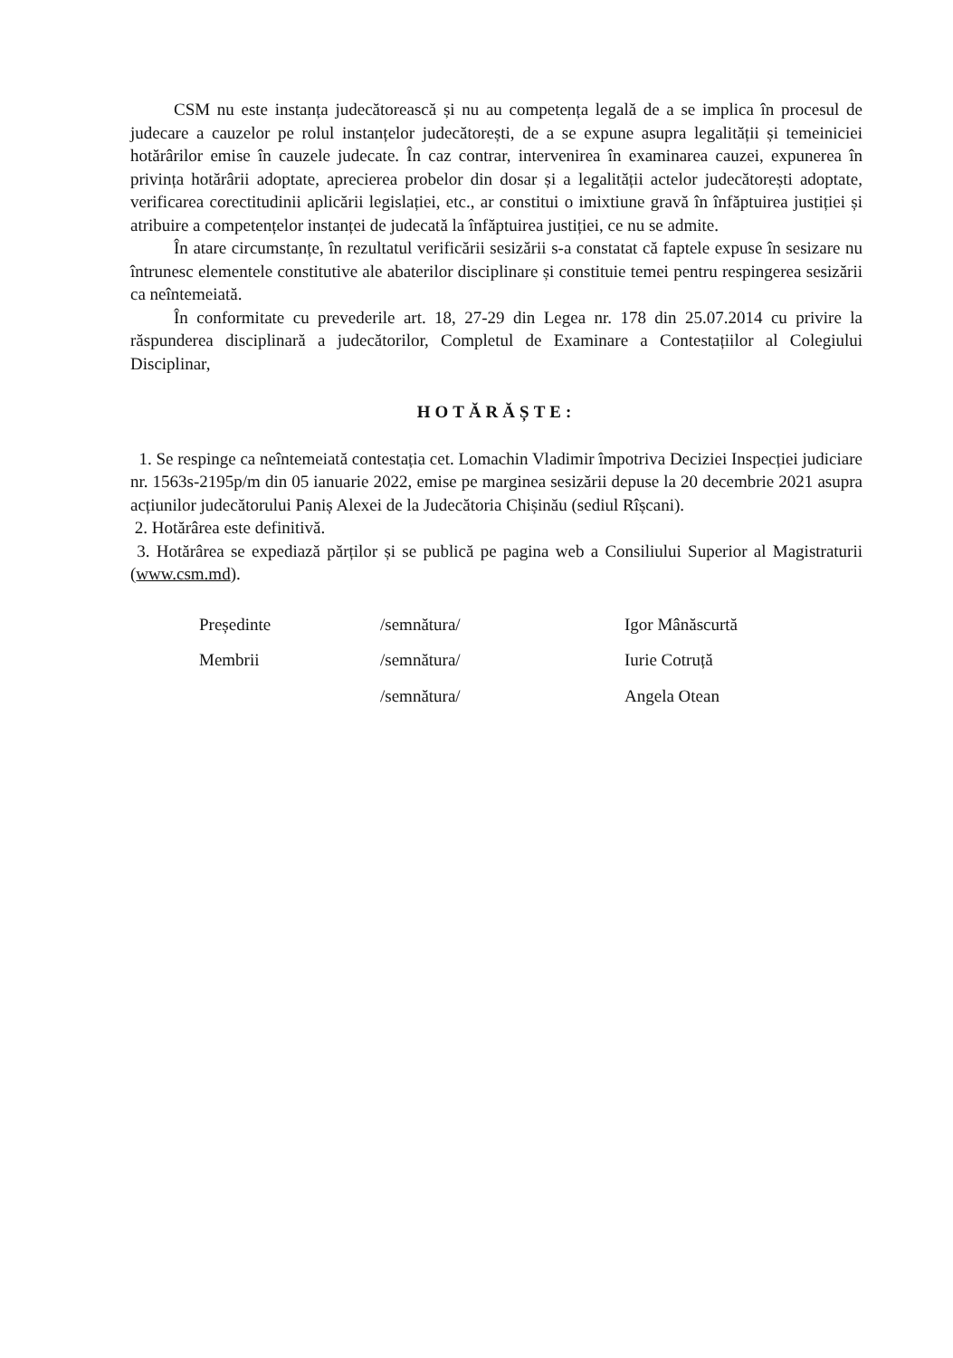CSM nu este instanța judecătorească și nu au competența legală de a se implica în procesul de judecare a cauzelor pe rolul instanțelor judecătorești, de a se expune asupra legalității și temeiniciei hotărârilor emise în cauzele judecate. În caz contrar, intervenirea în examinarea cauzei, expunerea în privința hotărârii adoptate, aprecierea probelor din dosar și a legalității actelor judecătorești adoptate, verificarea corectitudinii aplicării legislației, etc., ar constitui o imixtiune gravă în înfăptuirea justiției și atribuire a competențelor instanței de judecată la înfăptuirea justiției, ce nu se admite.
În atare circumstanțe, în rezultatul verificării sesizării s-a constatat că faptele expuse în sesizare nu întrunesc elementele constitutive ale abaterilor disciplinare și constituie temei pentru respingerea sesizării ca neîntemeiată.
În conformitate cu prevederile art. 18, 27-29 din Legea nr. 178 din 25.07.2014 cu privire la răspunderea disciplinară a judecătorilor, Completul de Examinare a Contestațiilor al Colegiului Disciplinar,
HOTĂRĂȘTE:
1. Se respinge ca neîntemeiată contestația cet. Lomachin Vladimir împotriva Deciziei Inspecției judiciare nr. 1563s-2195p/m din 05 ianuarie 2022, emise pe marginea sesizării depuse la 20 decembrie 2021 asupra acțiunilor judecătorului Paniș Alexei de la Judecătoria Chișinău (sediul Rîșcani).
2. Hotărârea este definitivă.
3. Hotărârea se expediază părților și se publică pe pagina web a Consiliului Superior al Magistraturii (www.csm.md).
Președinte
/semnătura/
Igor Mânăscurtă
Membrii
/semnătura/
Iurie Cotruță
/semnătura/
Angela Otean